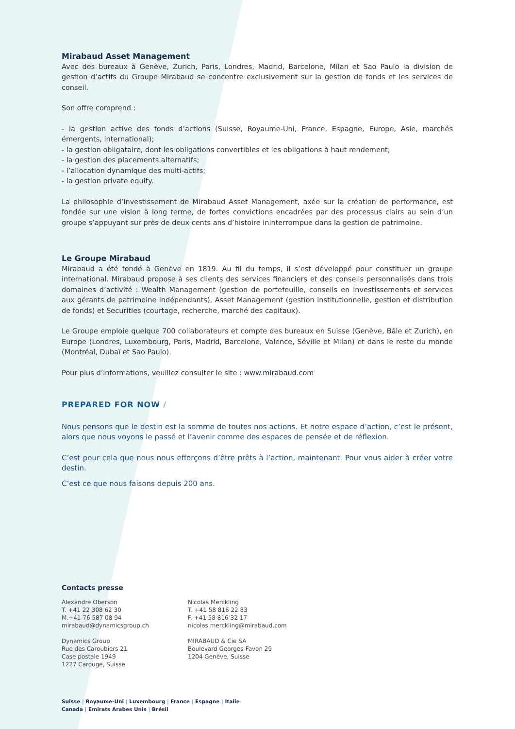Mirabaud Asset Management
Avec des bureaux à Genève, Zurich, Paris, Londres, Madrid, Barcelone, Milan et Sao Paulo la division de gestion d’actifs du Groupe Mirabaud se concentre exclusivement sur la gestion de fonds et les services de conseil.
Son offre comprend :
- la gestion active des fonds d’actions (Suisse, Royaume-Uni, France, Espagne, Europe, Asie, marchés émergents, international);
- la gestion obligataire, dont les obligations convertibles et les obligations à haut rendement;
- la gestion des placements alternatifs;
- l’allocation dynamique des multi-actifs;
- la gestion private equity.
La philosophie d’investissement de Mirabaud Asset Management, axée sur la création de performance, est fondée sur une vision à long terme, de fortes convictions encadrées par des processus clairs au sein d’un groupe s’appuyant sur près de deux cents ans d’histoire ininterrompue dans la gestion de patrimoine.
Le Groupe Mirabaud
Mirabaud a été fondé à Genève en 1819. Au fil du temps, il s’est développé pour constituer un groupe international. Mirabaud propose à ses clients des services financiers et des conseils personnalisés dans trois domaines d’activité : Wealth Management (gestion de portefeuille, conseils en investissements et services aux gérants de patrimoine indépendants), Asset Management (gestion institutionnelle, gestion et distribution de fonds) et Securities (courtage, recherche, marché des capitaux).
Le Groupe emploie quelque 700 collaborateurs et compte des bureaux en Suisse (Genève, Bâle et Zurich), en Europe (Londres, Luxembourg, Paris, Madrid, Barcelone, Valence, Séville et Milan) et dans le reste du monde (Montréal, Dubaï et Sao Paulo).
Pour plus d’informations, veuillez consulter le site : www.mirabaud.com
PREPARED FOR NOW /
Nous pensons que le destin est la somme de toutes nos actions. Et notre espace d’action, c’est le présent, alors que nous voyons le passé et l’avenir comme des espaces de pensée et de réflexion.
C’est pour cela que nous nous efforçons d’être prêts à l’action, maintenant. Pour vous aider à créer votre destin.
C’est ce que nous faisons depuis 200 ans.
Contacts presse
Alexandre Oberson
T. +41 22 308 62 30
M.+41 76 587 08 94
mirabaud@dynamicsgroup.ch
Dynamics Group
Rue des Caroubiers 21
Case postale 1949
1227 Carouge, Suisse
Nicolas Merckling
T. +41 58 816 22 83
F. +41 58 816 32 17
nicolas.merckling@mirabaud.com
MIRABAUD & Cie SA
Boulevard Georges-Favon 29
1204 Genève, Suisse
Suisse | Royaume-Uni | Luxembourg | France | Espagne | Italie
Canada | Emirats Arabes Unis | Brésil